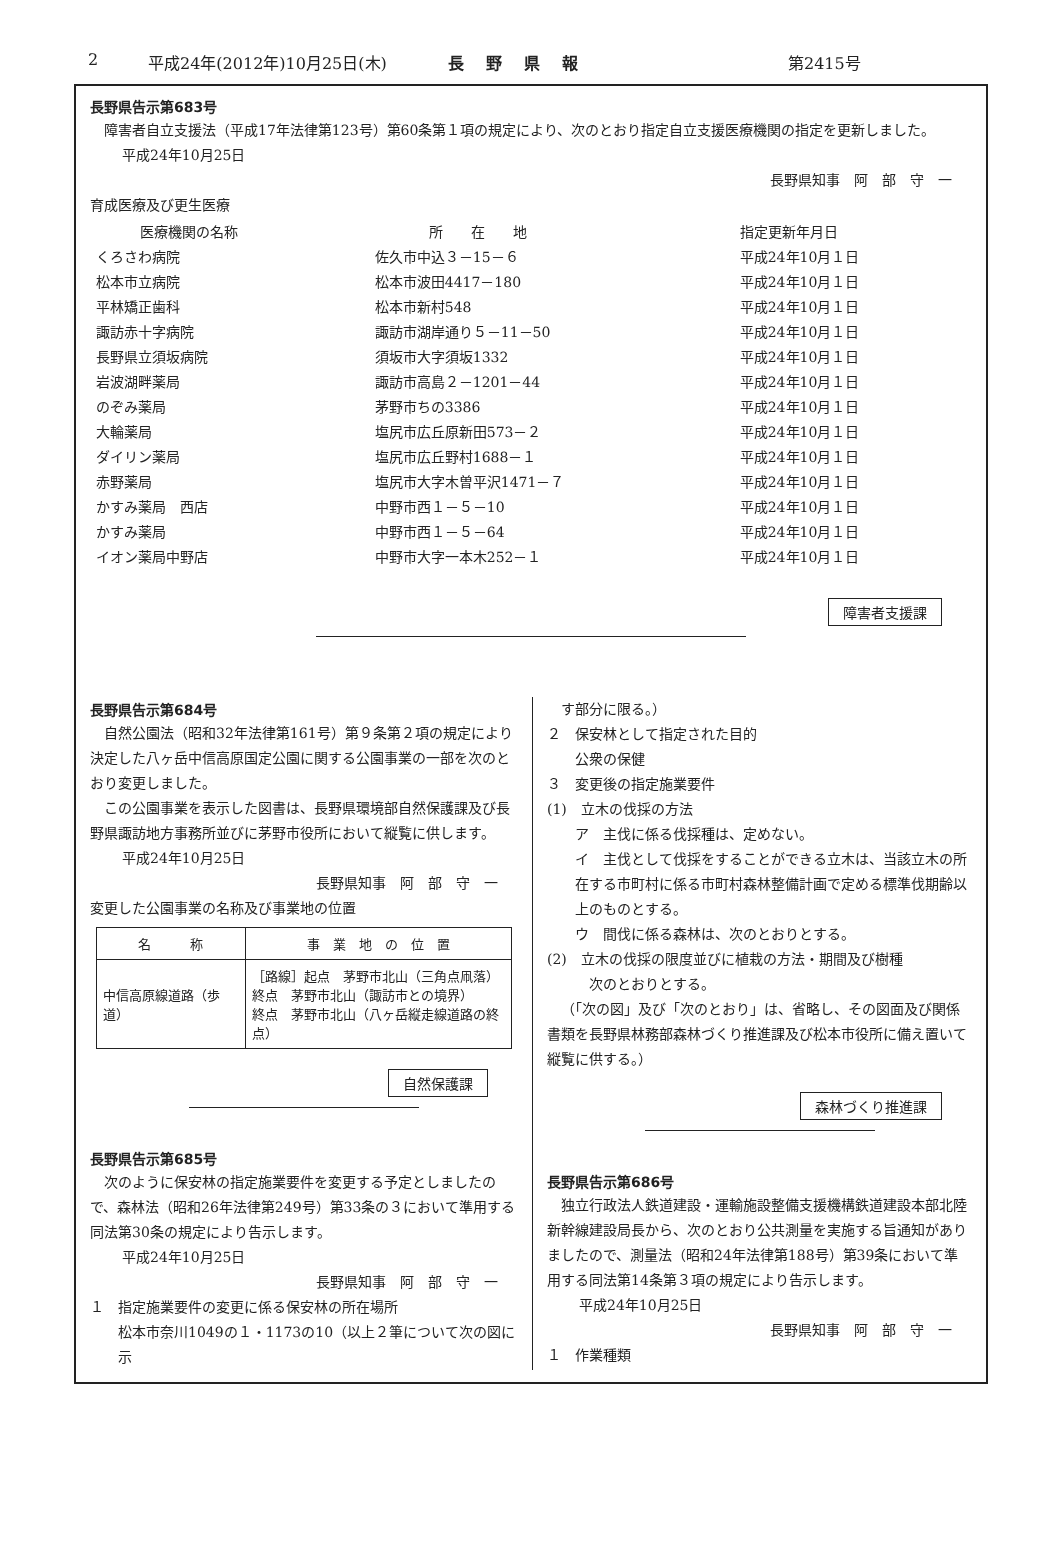2 平成24年(2012年)10月25日(木) 長野県報 第2415号
長野県告示第683号
障害者自立支援法（平成17年法律第123号）第60条第１項の規定により、次のとおり指定自立支援医療機関の指定を更新しました。
平成24年10月25日
長野県知事　阿　部　守　一
育成医療及び更生医療
| 医療機関の名称 | 所 在 地 | 指定更新年月日 |
| --- | --- | --- |
| くろさわ病院 | 佐久市中込３－15－６ | 平成24年10月１日 |
| 松本市立病院 | 松本市波田4417－180 | 平成24年10月１日 |
| 平林矯正歯科 | 松本市新村548 | 平成24年10月１日 |
| 諏訪赤十字病院 | 諏訪市湖岸通り５－11－50 | 平成24年10月１日 |
| 長野県立須坂病院 | 須坂市大字須坂1332 | 平成24年10月１日 |
| 岩波湖畔薬局 | 諏訪市高島２－1201－44 | 平成24年10月１日 |
| のぞみ薬局 | 茅野市ちの3386 | 平成24年10月１日 |
| 大輪薬局 | 塩尻市広丘原新田573－２ | 平成24年10月１日 |
| ダイリン薬局 | 塩尻市広丘野村1688－１ | 平成24年10月１日 |
| 赤野薬局 | 塩尻市大字木曽平沢1471－７ | 平成24年10月１日 |
| かすみ薬局 西店 | 中野市西１－５－10 | 平成24年10月１日 |
| かすみ薬局 | 中野市西１－５－64 | 平成24年10月１日 |
| イオン薬局中野店 | 中野市大字一本木252－１ | 平成24年10月１日 |
障害者支援課
長野県告示第684号
自然公園法（昭和32年法律第161号）第９条第２項の規定により決定した八ヶ岳中信高原国定公園に関する公園事業の一部を次のとおり変更しました。
この公園事業を表示した図書は、長野県環境部自然保護課及び長野県諏訪地方事務所並びに茅野市役所において縦覧に供します。
平成24年10月25日
長野県知事　阿　部　守　一
変更した公園事業の名称及び事業地の位置
| 名 称 | 事 業 地 の 位 置 |
| --- | --- |
| 中信高原線道路（歩道） | ［路線］起点 茅野市北山（三角点凧落） 終点 茅野市北山（諏訪市との境界） 終点 茅野市北山（八ヶ岳縦走線道路の終点） |
自然保護課
長野県告示第685号
次のように保安林の指定施業要件を変更する予定としましたので、森林法（昭和26年法律第249号）第33条の３において準用する同法第30条の規定により告示します。
平成24年10月25日
長野県知事　阿　部　守　一
１　指定施業要件の変更に係る保安林の所在場所
松本市奈川1049の１・1173の10（以上２筆について次の図に示
す部分に限る。）
２　保安林として指定された目的
公衆の保健
３　変更後の指定施業要件
(1)　立木の伐採の方法
ア　主伐に係る伐採種は、定めない。
イ　主伐として伐採をすることができる立木は、当該立木の所在する市町村に係る市町村森林整備計画で定める標準伐期齢以上のものとする。
ウ　間伐に係る森林は、次のとおりとする。
(2)　立木の伐採の限度並びに植栽の方法・期間及び樹種
次のとおりとする。
（「次の図」及び「次のとおり」は、省略し、その図面及び関係書類を長野県林務部森林づくり推進課及び松本市役所に備え置いて縦覧に供する。）
森林づくり推進課
長野県告示第686号
独立行政法人鉄道建設・運輸施設整備支援機構鉄道建設本部北陸新幹線建設局長から、次のとおり公共測量を実施する旨通知がありましたので、測量法（昭和24年法律第188号）第39条において準用する同法第14条第３項の規定により告示します。
平成24年10月25日
長野県知事　阿　部　守　一
１　作業種類